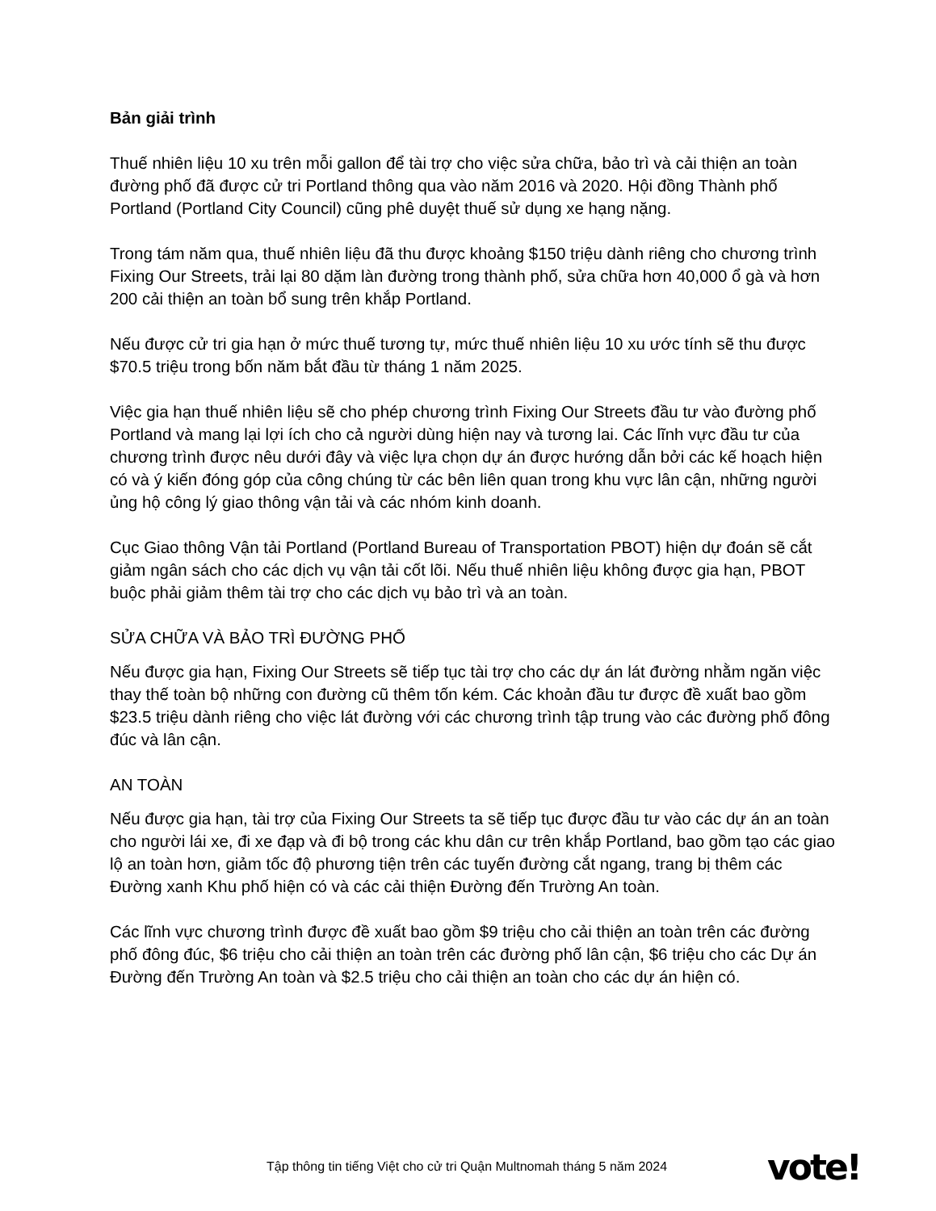Bản giải trình
Thuế nhiên liệu 10 xu trên mỗi gallon để tài trợ cho việc sửa chữa, bảo trì và cải thiện an toàn đường phố đã được cử tri Portland thông qua vào năm 2016 và 2020. Hội đồng Thành phố Portland (Portland City Council) cũng phê duyệt thuế sử dụng xe hạng nặng.
Trong tám năm qua, thuế nhiên liệu đã thu được khoảng $150 triệu dành riêng cho chương trình Fixing Our Streets, trải lại 80 dặm làn đường trong thành phố, sửa chữa hơn 40,000 ổ gà và hơn 200 cải thiện an toàn bổ sung trên khắp Portland.
Nếu được cử tri gia hạn ở mức thuế tương tự, mức thuế nhiên liệu 10 xu ước tính sẽ thu được $70.5 triệu trong bốn năm bắt đầu từ tháng 1 năm 2025.
Việc gia hạn thuế nhiên liệu sẽ cho phép chương trình Fixing Our Streets đầu tư vào đường phố Portland và mang lại lợi ích cho cả người dùng hiện nay và tương lai. Các lĩnh vực đầu tư của chương trình được nêu dưới đây và việc lựa chọn dự án được hướng dẫn bởi các kế hoạch hiện có và ý kiến đóng góp của công chúng từ các bên liên quan trong khu vực lân cận, những người ủng hộ công lý giao thông vận tải và các nhóm kinh doanh.
Cục Giao thông Vận tải Portland (Portland Bureau of Transportation PBOT) hiện dự đoán sẽ cắt giảm ngân sách cho các dịch vụ vận tải cốt lõi. Nếu thuế nhiên liệu không được gia hạn, PBOT buộc phải giảm thêm tài trợ cho các dịch vụ bảo trì và an toàn.
SỬA CHỮA VÀ BẢO TRÌ ĐƯỜNG PHỐ
Nếu được gia hạn, Fixing Our Streets sẽ tiếp tục tài trợ cho các dự án lát đường nhằm ngăn việc thay thế toàn bộ những con đường cũ thêm tốn kém. Các khoản đầu tư được đề xuất bao gồm $23.5 triệu dành riêng cho việc lát đường với các chương trình tập trung vào các đường phố đông đúc và lân cận.
AN TOÀN
Nếu được gia hạn, tài trợ của Fixing Our Streets ta sẽ tiếp tục được đầu tư vào các dự án an toàn cho người lái xe, đi xe đạp và đi bộ trong các khu dân cư trên khắp Portland, bao gồm tạo các giao lộ an toàn hơn, giảm tốc độ phương tiện trên các tuyến đường cắt ngang, trang bị thêm các Đường xanh Khu phố hiện có và các cải thiện Đường đến Trường An toàn.
Các lĩnh vực chương trình được đề xuất bao gồm $9 triệu cho cải thiện an toàn trên các đường phố đông đúc, $6 triệu cho cải thiện an toàn trên các đường phố lân cận, $6 triệu cho các Dự án Đường đến Trường An toàn và $2.5 triệu cho cải thiện an toàn cho các dự án hiện có.
Tập thông tin tiếng Việt cho cử tri Quận Multnomah tháng 5 năm 2024
vote!